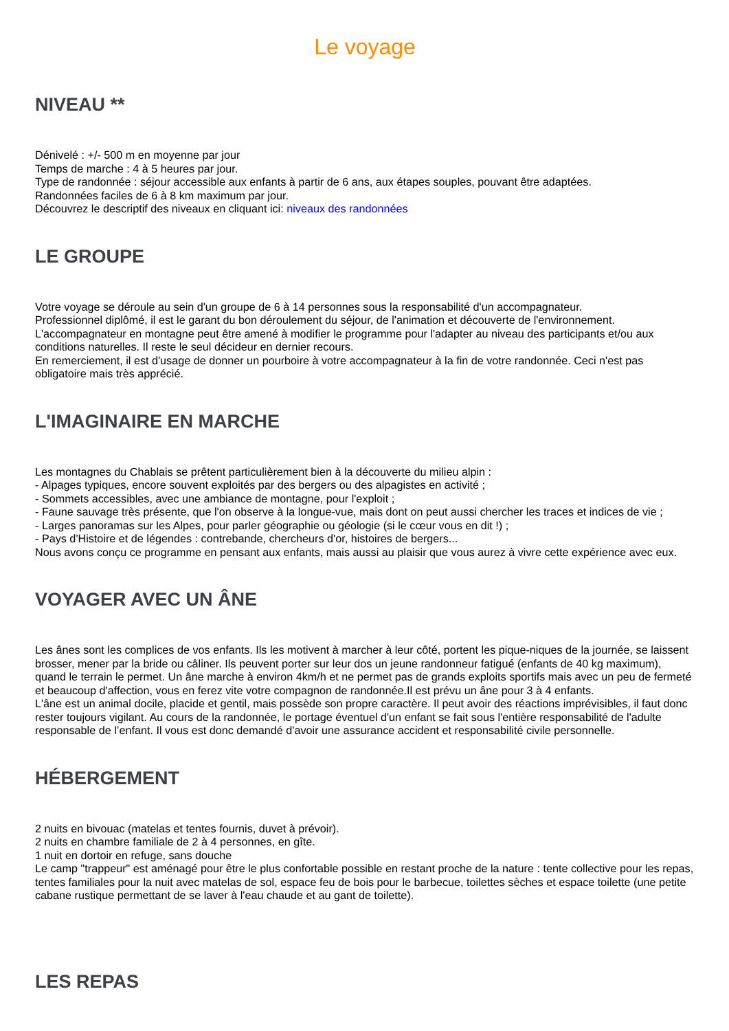Le voyage
NIVEAU **
Dénivelé : +/- 500 m en moyenne par jour
Temps de marche : 4 à 5 heures par jour.
Type de randonnée : séjour accessible aux enfants à partir de 6 ans, aux étapes souples, pouvant être adaptées.
Randonnées faciles de 6 à 8 km maximum par jour.
Découvrez le descriptif des niveaux en cliquant ici: niveaux des randonnées
LE GROUPE
Votre voyage se déroule au sein d'un groupe de 6 à 14 personnes sous la responsabilité d'un accompagnateur.
Professionnel diplômé, il est le garant du bon déroulement du séjour, de l'animation et découverte de l'environnement.
L'accompagnateur en montagne peut être amené à modifier le programme pour l'adapter au niveau des participants et/ou aux conditions naturelles. Il reste le seul décideur en dernier recours.
En remerciement, il est d'usage de donner un pourboire à votre accompagnateur à la fin de votre randonnée. Ceci n'est pas obligatoire mais très apprécié.
L'IMAGINAIRE EN MARCHE
Les montagnes du Chablais se prêtent particulièrement bien à la découverte du milieu alpin :
- Alpages typiques, encore souvent exploités par des bergers ou des alpagistes en activité ;
- Sommets accessibles, avec une ambiance de montagne, pour l'exploit ;
- Faune sauvage très présente, que l'on observe à la longue-vue, mais dont on peut aussi chercher les traces et indices de vie ;
- Larges panoramas sur les Alpes, pour parler géographie ou géologie (si le cœur vous en dit !) ;
- Pays d'Histoire et de légendes : contrebande, chercheurs d'or, histoires de bergers...
Nous avons conçu ce programme en pensant aux enfants, mais aussi au plaisir que vous aurez à vivre cette expérience avec eux.
VOYAGER AVEC UN ÂNE
Les ânes sont les complices de vos enfants. Ils les motivent à marcher à leur côté, portent les pique-niques de la journée, se laissent brosser, mener par la bride ou câliner. Ils peuvent porter sur leur dos un jeune randonneur fatigué (enfants de 40 kg maximum), quand le terrain le permet. Un âne marche à environ 4km/h et ne permet pas de grands exploits sportifs mais avec un peu de fermeté et beaucoup d'affection, vous en ferez vite votre compagnon de randonnée.Il est prévu un âne pour 3 à 4 enfants.
L'âne est un animal docile, placide et gentil, mais possède son propre caractère. Il peut avoir des réactions imprévisibles, il faut donc rester toujours vigilant. Au cours de la randonnée, le portage éventuel d'un enfant se fait sous l'entière responsabilité de l'adulte responsable de l’enfant. Il vous est donc demandé d'avoir une assurance accident et responsabilité civile personnelle.
HÉBERGEMENT
2 nuits en bivouac (matelas et tentes fournis, duvet à prévoir).
2 nuits en chambre familiale de 2 à 4 personnes, en gîte.
1 nuit en dortoir en refuge, sans douche
Le camp "trappeur" est aménagé pour être le plus confortable possible en restant proche de la nature : tente collective pour les repas, tentes familiales pour la nuit avec matelas de sol, espace feu de bois pour le barbecue, toilettes sèches et espace toilette (une petite cabane rustique permettant de se laver à l'eau chaude et au gant de toilette).
LES REPAS